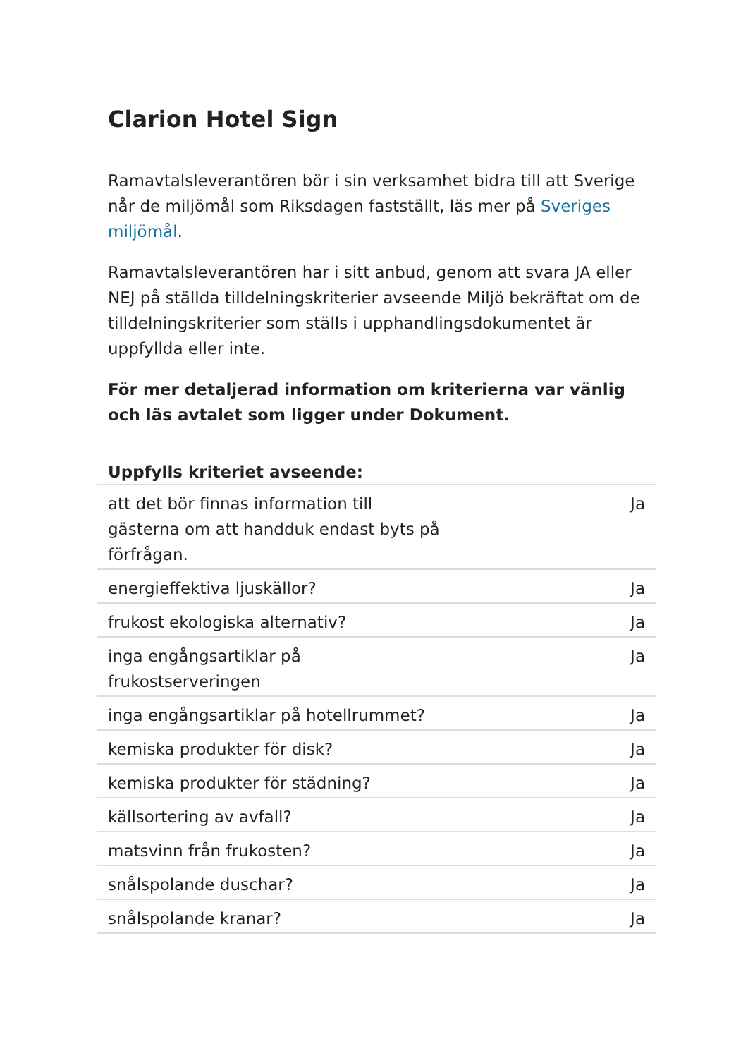Clarion Hotel Sign
Ramavtalsleverantören bör i sin verksamhet bidra till att Sverige når de miljömål som Riksdagen fastställt, läs mer på Sveriges miljömål.
Ramavtalsleverantören har i sitt anbud, genom att svara JA eller NEJ på ställda tilldelningskriterier avseende Miljö bekräftat om de tilldelningskriterier som ställs i upphandlingsdokumentet är uppfyllda eller inte.
För mer detaljerad information om kriterierna var vänlig och läs avtalet som ligger under Dokument.
| Uppfylls kriteriet avseende: | |
| --- | --- |
| att det bör finnas information till gästerna om att handduk endast byts på förfrågan. | Ja |
| energieffektiva ljuskällor? | Ja |
| frukost ekologiska alternativ? | Ja |
| inga engångsartiklar på frukostserveringen | Ja |
| inga engångsartiklar på hotellrummet? | Ja |
| kemiska produkter för disk? | Ja |
| kemiska produkter för städning? | Ja |
| källsortering av avfall? | Ja |
| matsvinn från frukosten? | Ja |
| snålspolande duschar? | Ja |
| snålspolande kranar? | Ja |